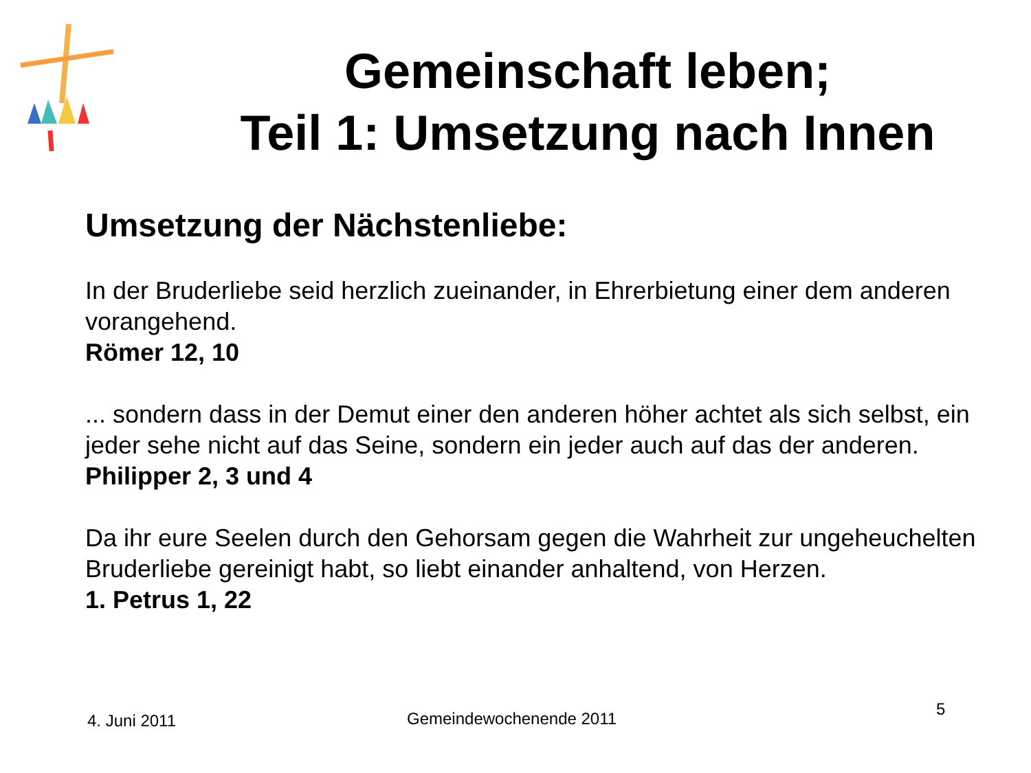Gemeinschaft leben;
Teil 1: Umsetzung nach Innen
Umsetzung der Nächstenliebe:
In der Bruderliebe seid herzlich zueinander, in Ehrerbietung einer dem anderen vorangehend.
Römer 12, 10
... sondern dass in der Demut einer den anderen höher achtet als sich selbst, ein jeder sehe nicht auf das Seine, sondern ein jeder auch auf das der anderen.
Philipper 2, 3 und 4
Da ihr eure Seelen durch den Gehorsam gegen die Wahrheit zur ungeheuchelten Bruderliebe gereinigt habt, so liebt einander anhaltend, von Herzen.
1. Petrus 1, 22
4. Juni 2011 Gemeindewochenende 2011 5